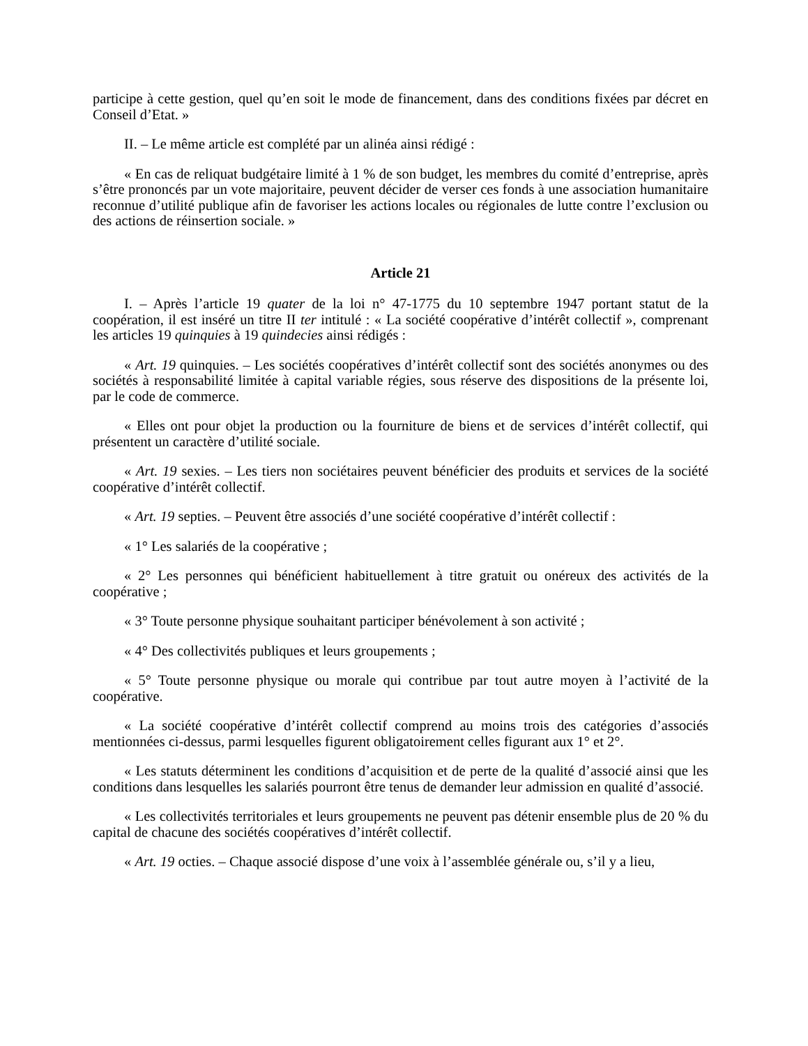participe à cette gestion, quel qu’en soit le mode de financement, dans des conditions fixées par décret en Conseil d’Etat. »
II. – Le même article est complété par un alinéa ainsi rédigé :
« En cas de reliquat budgétaire limité à 1 % de son budget, les membres du comité d’entreprise, après s’être prononcés par un vote majoritaire, peuvent décider de verser ces fonds à une association humanitaire reconnue d’utilité publique afin de favoriser les actions locales ou régionales de lutte contre l’exclusion ou des actions de réinsertion sociale. »
Article 21
I. – Après l’article 19 quater de la loi n° 47-1775 du 10 septembre 1947 portant statut de la coopération, il est inséré un titre II ter intitulé : « La société coopérative d’intérêt collectif », comprenant les articles 19 quinquies à 19 quindecies ainsi rédigés :
« Art. 19 quinquies. – Les sociétés coopératives d’intérêt collectif sont des sociétés anonymes ou des sociétés à responsabilité limitée à capital variable régies, sous réserve des dispositions de la présente loi, par le code de commerce.
« Elles ont pour objet la production ou la fourniture de biens et de services d’intérêt collectif, qui présentent un caractère d’utilité sociale.
« Art. 19 sexies. – Les tiers non sociétaires peuvent bénéficier des produits et services de la société coopérative d’intérêt collectif.
« Art. 19 septies. – Peuvent être associés d’une société coopérative d’intérêt collectif :
« 1° Les salariés de la coopérative ;
« 2° Les personnes qui bénéficient habituellement à titre gratuit ou onéreux des activités de la coopérative ;
« 3° Toute personne physique souhaitant participer bénévolement à son activité ;
« 4° Des collectivités publiques et leurs groupements ;
« 5° Toute personne physique ou morale qui contribue par tout autre moyen à l’activité de la coopérative.
« La société coopérative d’intérêt collectif comprend au moins trois des catégories d’associés mentionnées ci-dessus, parmi lesquelles figurent obligatoirement celles figurant aux 1° et 2°.
« Les statuts déterminent les conditions d’acquisition et de perte de la qualité d’associé ainsi que les conditions dans lesquelles les salariés pourront être tenus de demander leur admission en qualité d’associé.
« Les collectivités territoriales et leurs groupements ne peuvent pas détenir ensemble plus de 20 % du capital de chacune des sociétés coopératives d’intérêt collectif.
« Art. 19 octies. – Chaque associé dispose d’une voix à l’assemblée générale ou, s’il y a lieu,